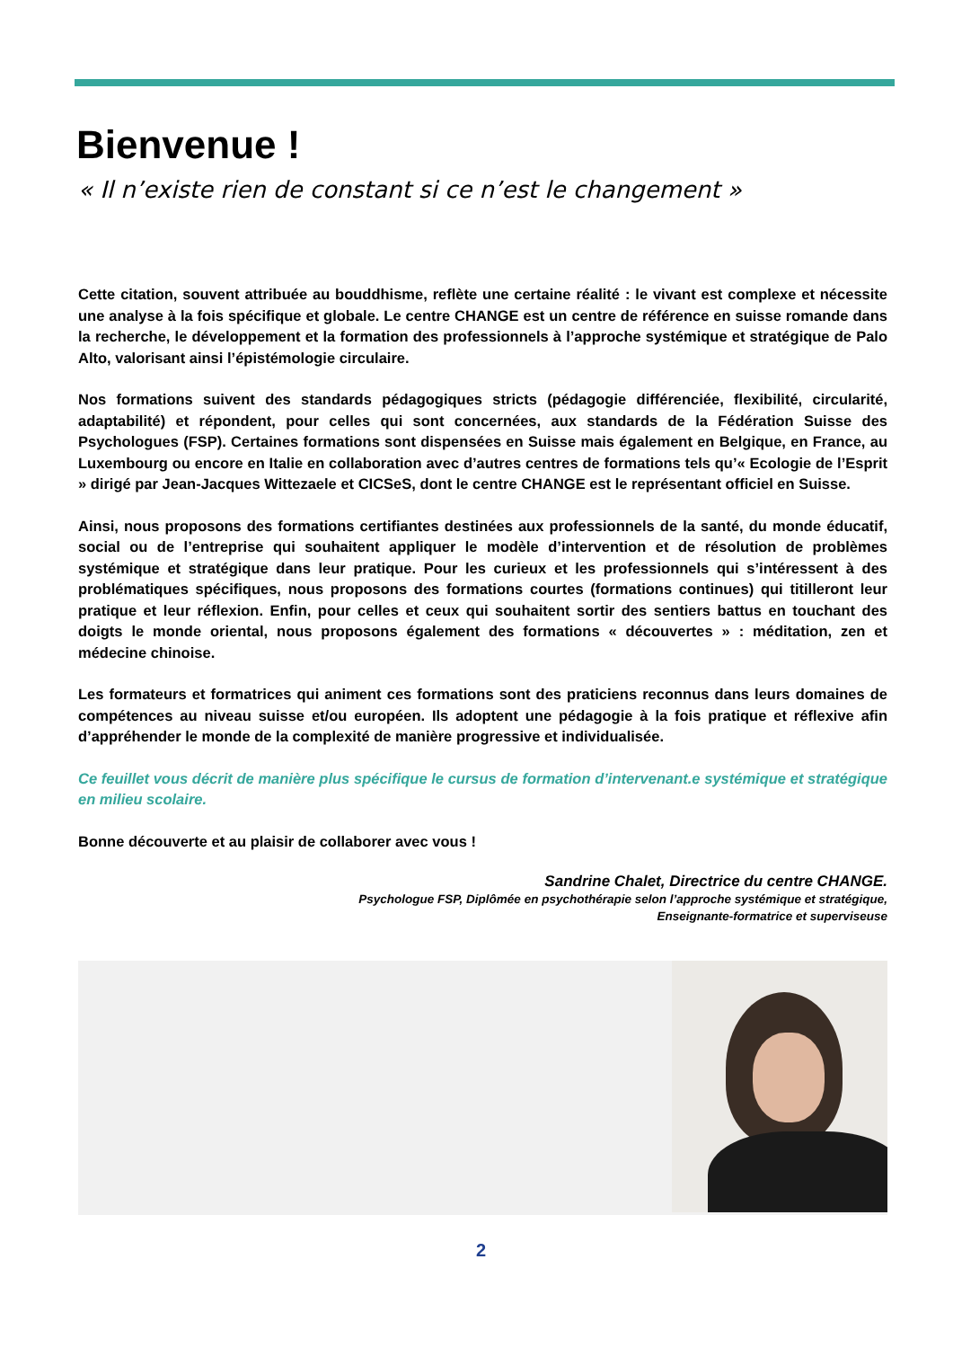Bienvenue !
« Il n’existe rien de constant si ce n’est le changement »
Cette citation, souvent attribuée au bouddhisme, reflète une certaine réalité : le vivant est complexe et nécessite une analyse à la fois spécifique et globale. Le centre CHANGE est un centre de référence en suisse romande dans la recherche, le développement et la formation des professionnels à l’approche systémique et stratégique de Palo Alto, valorisant ainsi l’épistémologie circulaire.
Nos formations suivent des standards pédagogiques stricts (pédagogie différenciée, flexibilité, circularité, adaptabilité) et répondent, pour celles qui sont concernées, aux standards de la Fédération Suisse des Psychologues (FSP). Certaines formations sont dispensées en Suisse mais également en Belgique, en France, au Luxembourg ou encore en Italie en collaboration avec d’autres centres de formations tels qu’« Ecologie de l’Esprit » dirigé par Jean-Jacques Wittezaele et CICSeS, dont le centre CHANGE est le représentant officiel en Suisse.
Ainsi, nous proposons des formations certifiantes destinées aux professionnels de la santé, du monde éducatif, social ou de l’entreprise qui souhaitent appliquer le modèle d’intervention et de résolution de problèmes systémique et stratégique dans leur pratique. Pour les curieux et les professionnels qui s’intéressent à des problématiques spécifiques, nous proposons des formations courtes (formations continues) qui titilleront leur pratique et leur réflexion. Enfin, pour celles et ceux qui souhaitent sortir des sentiers battus en touchant des doigts le monde oriental, nous proposons également des formations « découvertes » : méditation, zen et médecine chinoise.
Les formateurs et formatrices qui animent ces formations sont des praticiens reconnus dans leurs domaines de compétences au niveau suisse et/ou européen. Ils adoptent une pédagogie à la fois pratique et réflexive afin d’appréhender le monde de la complexité de manière progressive et individualisée.
Ce feuillet vous décrit de manière plus spécifique le cursus de formation d’intervenant.e systémique et stratégique en milieu scolaire.
Bonne découverte et au plaisir de collaborer avec vous !
Sandrine Chalet, Directrice du centre CHANGE.
Psychologue FSP, Diplômée en psychothérapie selon l’approche systémique et stratégique,
Enseignante-formatrice et superviseuse
2